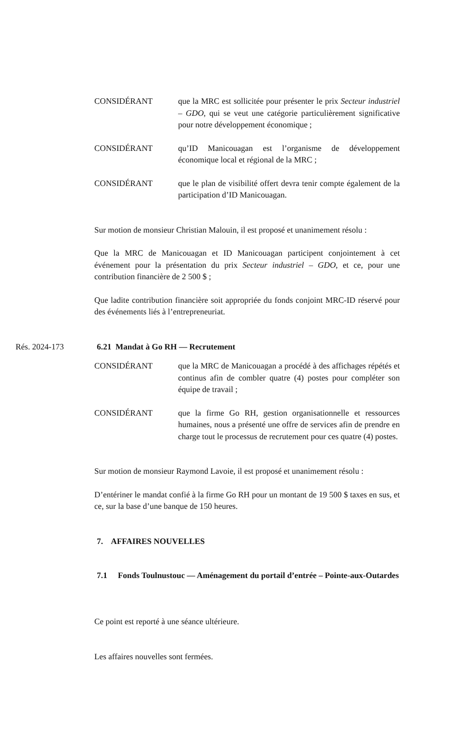CONSIDÉRANT que la MRC est sollicitée pour présenter le prix Secteur industriel – GDO, qui se veut une catégorie particulièrement significative pour notre développement économique ;
CONSIDÉRANT qu’ID Manicouagan est l’organisme de développement économique local et régional de la MRC ;
CONSIDÉRANT que le plan de visibilité offert devra tenir compte également de la participation d’ID Manicouagan.
Sur motion de monsieur Christian Malouin, il est proposé et unanimement résolu :
Que la MRC de Manicouagan et ID Manicouagan participent conjointement à cet événement pour la présentation du prix Secteur industriel – GDO, et ce, pour une contribution financière de 2 500 $ ;
Que ladite contribution financière soit appropriée du fonds conjoint MRC-ID réservé pour des événements liés à l’entrepreneuriat.
Rés. 2024-173 6.21 Mandat à Go RH — Recrutement
CONSIDÉRANT que la MRC de Manicouagan a procédé à des affichages répétés et continus afin de combler quatre (4) postes pour compléter son équipe de travail ;
CONSIDÉRANT que la firme Go RH, gestion organisationnelle et ressources humaines, nous a présenté une offre de services afin de prendre en charge tout le processus de recrutement pour ces quatre (4) postes.
Sur motion de monsieur Raymond Lavoie, il est proposé et unanimement résolu :
D’entériner le mandat confié à la firme Go RH pour un montant de 19 500 $ taxes en sus, et ce, sur la base d’une banque de 150 heures.
7. AFFAIRES NOUVELLES
7.1 Fonds Toulnustouc — Aménagement du portail d’entrée – Pointe-aux-Outardes
Ce point est reporté à une séance ultérieure.
Les affaires nouvelles sont fermées.